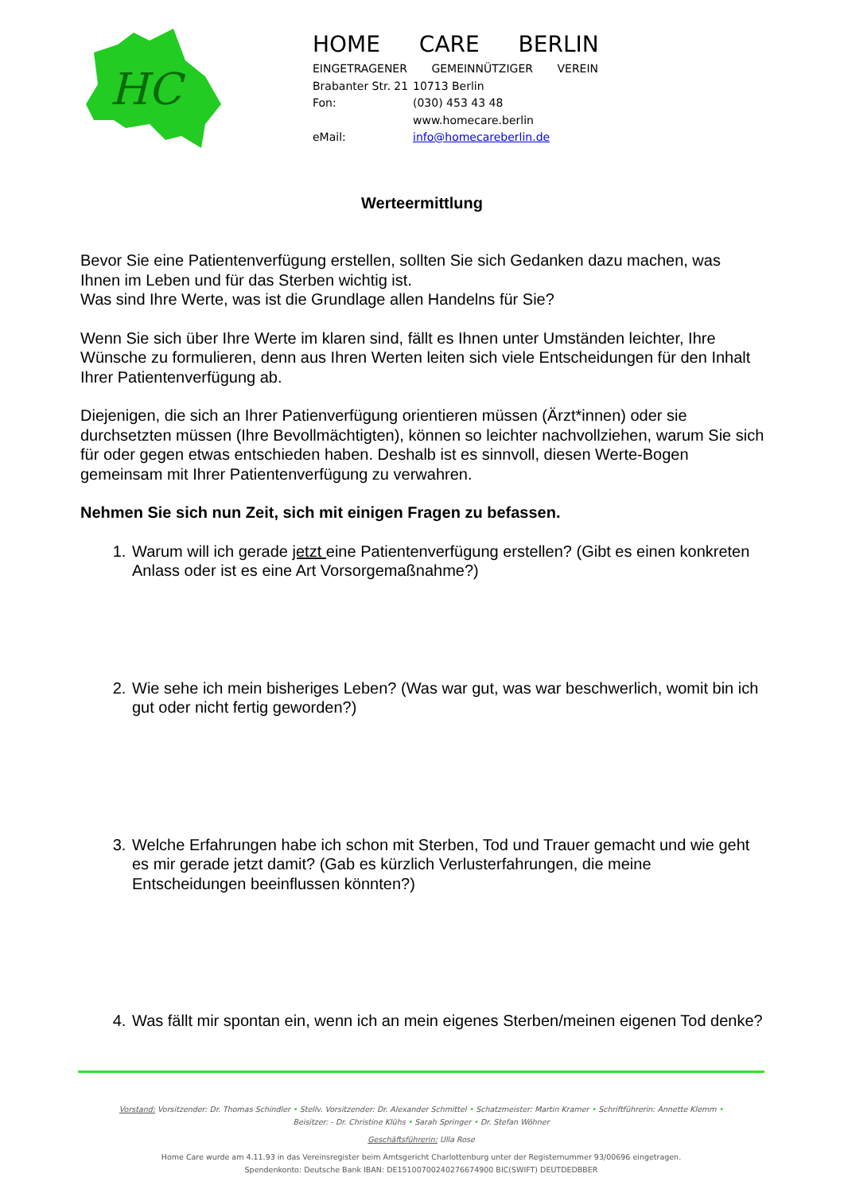HC
HOME CARE BERLIN
EINGETRAGENER GEMEINNÜTZIGER VEREIN
Brabanter Str. 21 10713 Berlin
Fon: (030) 453 43 48
www.homecare.berlin
eMail: info@homecareberlin.de
Werteermittlung
Bevor Sie eine Patientenverfügung erstellen, sollten Sie sich Gedanken dazu machen, was Ihnen im Leben und für das Sterben wichtig ist.
Was sind Ihre Werte, was ist die Grundlage allen Handelns für Sie?
Wenn Sie sich über Ihre Werte im klaren sind, fällt es Ihnen unter Umständen leichter, Ihre Wünsche zu formulieren, denn aus Ihren Werten leiten sich viele Entscheidungen für den Inhalt Ihrer Patientenverfügung ab.
Diejenigen, die sich an Ihrer Patienverfügung orientieren müssen (Ärzt*innen) oder sie durchsetzten müssen (Ihre Bevollmächtigten), können so leichter nachvollziehen, warum Sie sich für oder gegen etwas entschieden haben. Deshalb ist es sinnvoll, diesen Werte-Bogen gemeinsam mit Ihrer Patientenverfügung zu verwahren.
Nehmen Sie sich nun Zeit, sich mit einigen Fragen zu befassen.
1. Warum will ich gerade jetzt eine Patientenverfügung erstellen? (Gibt es einen konkreten Anlass oder ist es eine Art Vorsorgemaßnahme?)
2. Wie sehe ich mein bisheriges Leben? (Was war gut, was war beschwerlich, womit bin ich gut oder nicht fertig geworden?)
3. Welche Erfahrungen habe ich schon mit Sterben, Tod und Trauer gemacht und wie geht es mir gerade jetzt damit? (Gab es kürzlich Verlusterfahrungen, die meine Entscheidungen beeinflussen könnten?)
4. Was fällt mir spontan ein, wenn ich an mein eigenes Sterben/meinen eigenen Tod denke?
Vorstand: Vorsitzender: Dr. Thomas Schindler • Stellv. Vorsitzender: Dr. Alexander Schmittel • Schatzmeister: Martin Kramer • Schriftführerin: Annette Klemm •
Beisitzer: - Dr. Christine Klühs • Sarah Springer • Dr. Stefan Wöhner
Geschäftsführerin: Ulla Rose
Home Care wurde am 4.11.93 in das Vereinsregister beim Amtsgericht Charlottenburg unter der Registernummer 93/00696 eingetragen.
Spendenkonto: Deutsche Bank IBAN: DE15100700240276674900 BIC(SWIFT) DEUTDEDBBER